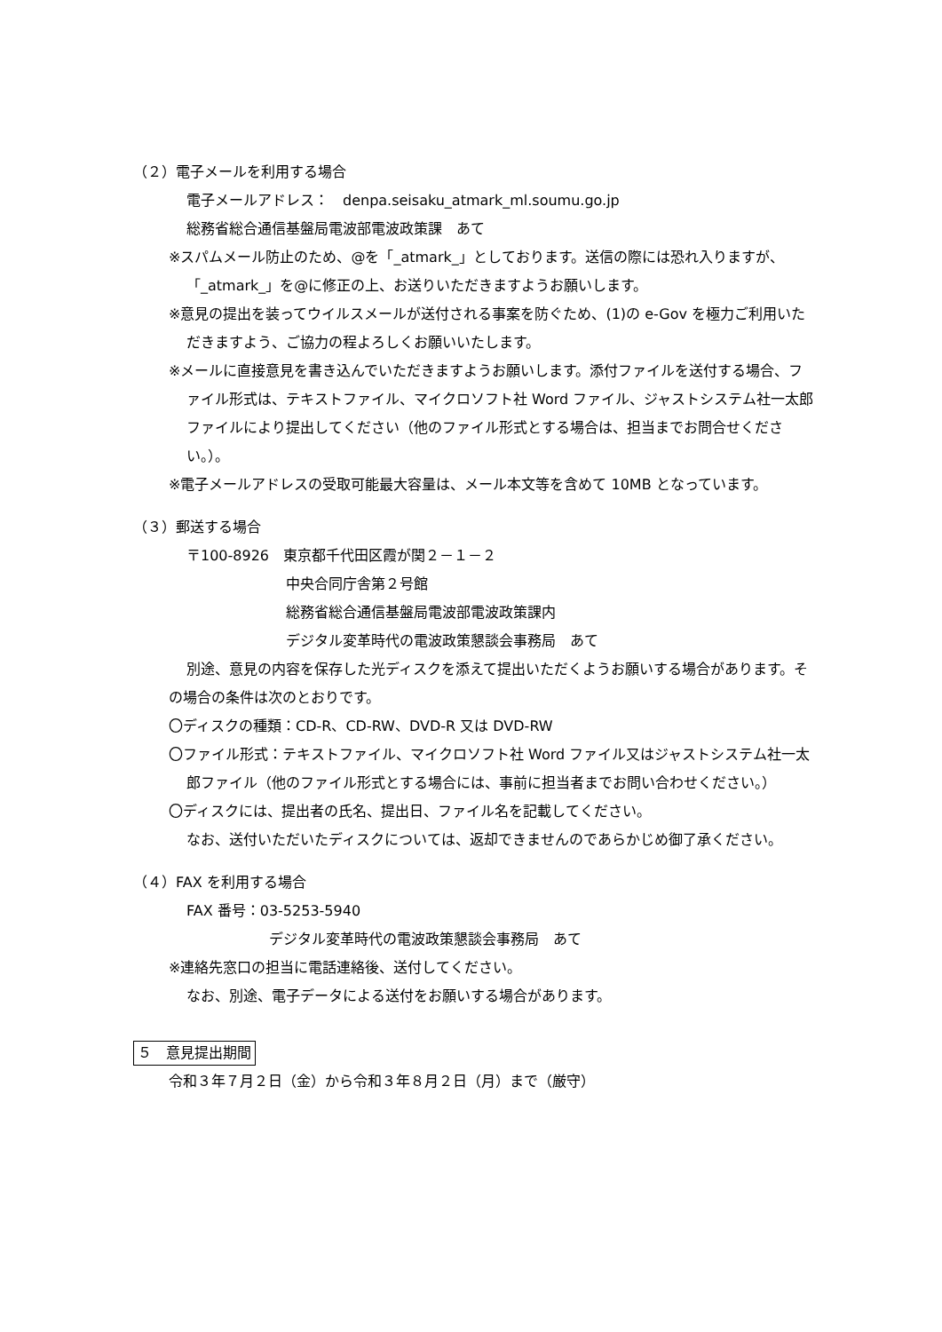（２）電子メールを利用する場合
電子メールアドレス：　denpa.seisaku_atmark_ml.soumu.go.jp
総務省総合通信基盤局電波部電波政策課　あて
※スパムメール防止のため、@を「_atmark_」としております。送信の際には恐れ入りますが、「_atmark_」を@に修正の上、お送りいただきますようお願いします。
※意見の提出を装ってウイルスメールが送付される事案を防ぐため、(1)の e-Gov を極力ご利用いただきますよう、ご協力の程よろしくお願いいたします。
※メールに直接意見を書き込んでいただきますようお願いします。添付ファイルを送付する場合、ファイル形式は、テキストファイル、マイクロソフト社 Word ファイル、ジャストシステム社一太郎ファイルにより提出してください（他のファイル形式とする場合は、担当までお問合せください。）。
※電子メールアドレスの受取可能最大容量は、メール本文等を含めて 10MB となっています。
（３）郵送する場合
〒100-8926　東京都千代田区霞が関２－１－２
中央合同庁舎第２号館
総務省総合通信基盤局電波部電波政策課内
デジタル変革時代の電波政策懇談会事務局　あて
別途、意見の内容を保存した光ディスクを添えて提出いただくようお願いする場合があります。その場合の条件は次のとおりです。
〇ディスクの種類：CD‐R、CD‐RW、DVD-R 又は DVD-RW
〇ファイル形式：テキストファイル、マイクロソフト社 Word ファイル又はジャストシステム社一太郎ファイル（他のファイル形式とする場合には、事前に担当者までお問い合わせください。）
〇ディスクには、提出者の氏名、提出日、ファイル名を記載してください。
なお、送付いただいたディスクについては、返却できませんのであらかじめ御了承ください。
（４）FAX を利用する場合
FAX 番号：03-5253-5940
デジタル変革時代の電波政策懇談会事務局　あて
※連絡先窓口の担当に電話連絡後、送付してください。
なお、別途、電子データによる送付をお願いする場合があります。
５　意見提出期間
令和３年７月２日（金）から令和３年８月２日（月）まで（厳守）